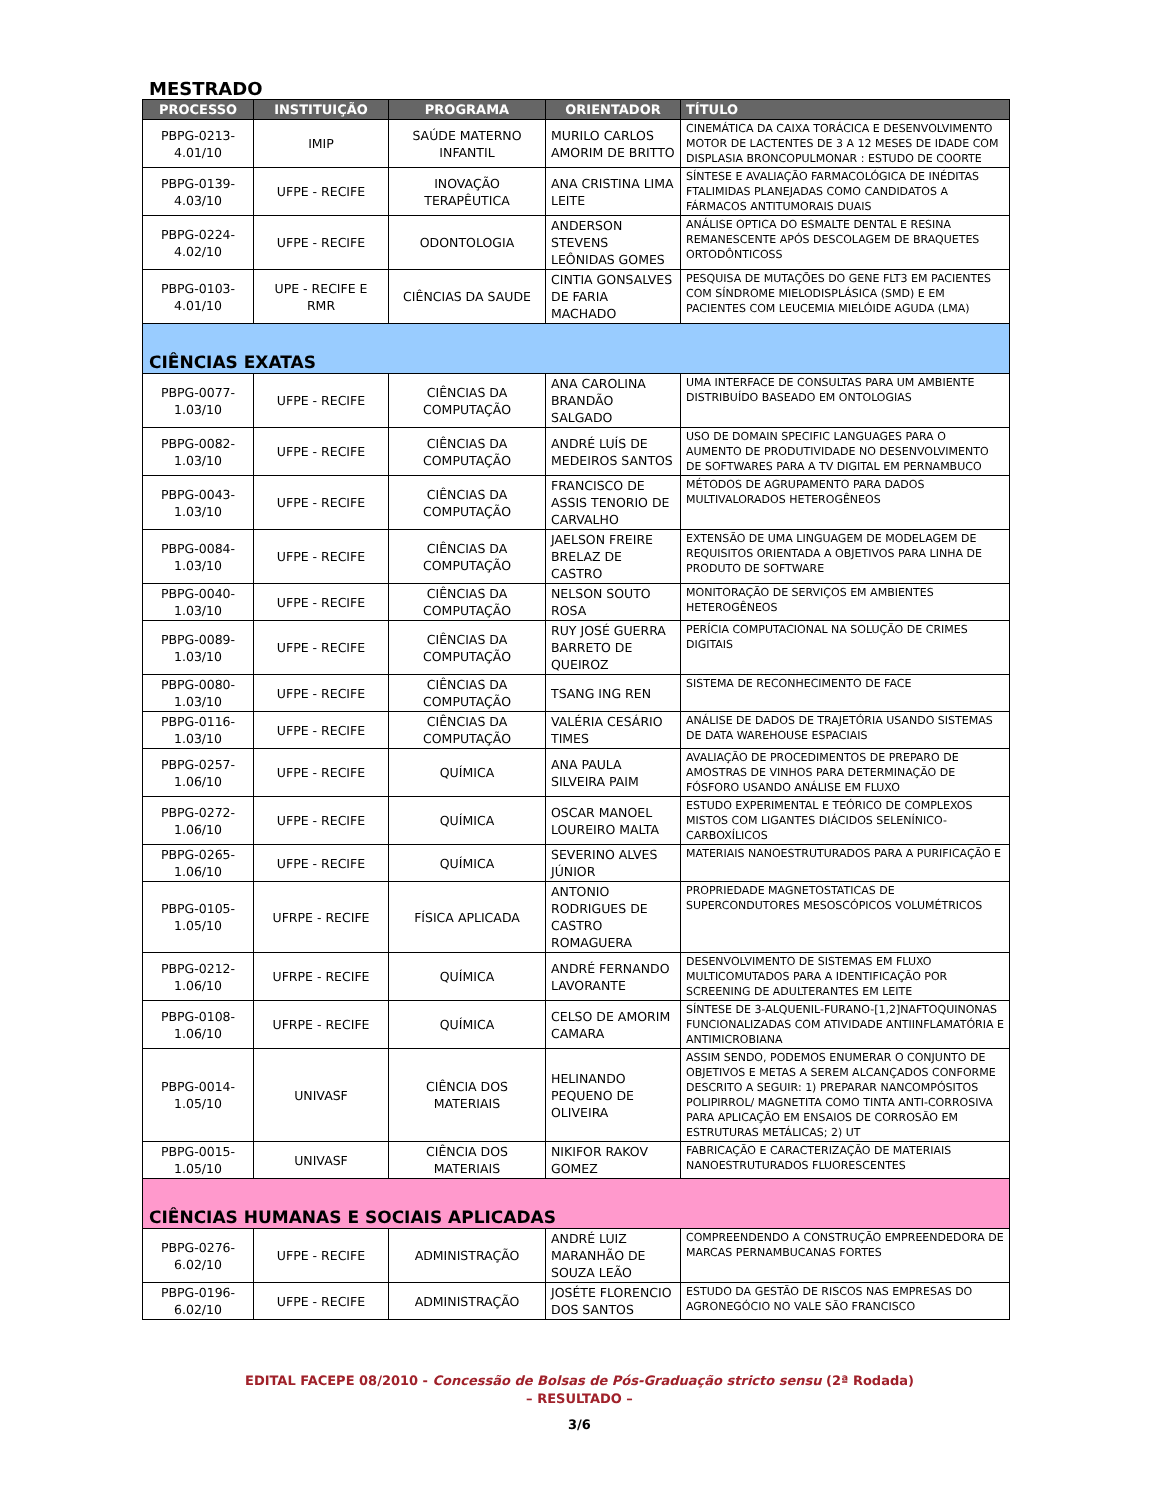MESTRADO
| PROCESSO | INSTITUIÇÃO | PROGRAMA | ORIENTADOR | TÍTULO |
| --- | --- | --- | --- | --- |
| PBPG-0213-4.01/10 | IMIP | SAÚDE MATERNO INFANTIL | MURILO CARLOS AMORIM DE BRITTO | CINEMÁTICA DA CAIXA TORÁCICA E DESENVOLVIMENTO MOTOR DE LACTENTES DE 3 A 12 MESES DE IDADE COM DISPLASIA BRONCOPULMONAR : ESTUDO DE COORTE |
| PBPG-0139-4.03/10 | UFPE - RECIFE | INOVAÇÃO TERAPÊUTICA | ANA CRISTINA LIMA LEITE | SÍNTESE E AVALIAÇÃO FARMACOLÓGICA DE INÉDITAS FTALIMIDAS PLANEJADAS COMO CANDIDATOS A FÁRMACOS ANTITUMORAIS DUAIS |
| PBPG-0224-4.02/10 | UFPE - RECIFE | ODONTOLOGIA | ANDERSON STEVENS LEÔNIDAS GOMES | ANÁLISE OPTICA DO ESMALTE DENTAL E RESINA REMANESCENTE APÓS DESCOLAGEM DE BRAQUETES ORTODÔNTICOSS |
| PBPG-0103-4.01/10 | UPE - RECIFE E RMR | CIÊNCIAS DA SAUDE | CINTIA GONSALVES DE FARIA MACHADO | PESQUISA DE MUTAÇÕES DO GENE FLT3 EM PACIENTES COM SÍNDROME MIELODISPLÁSICA (SMD) E EM PACIENTES COM LEUCEMIA MIELÓIDE AGUDA (LMA) |
| CIÊNCIAS EXATAS | | | | |
| PBPG-0077-1.03/10 | UFPE - RECIFE | CIÊNCIAS DA COMPUTAÇÃO | ANA CAROLINA BRANDÃO SALGADO | UMA INTERFACE DE CONSULTAS PARA UM AMBIENTE DISTRIBUÍDO BASEADO EM ONTOLOGIAS |
| PBPG-0082-1.03/10 | UFPE - RECIFE | CIÊNCIAS DA COMPUTAÇÃO | ANDRÉ LUÍS DE MEDEIROS SANTOS | USO DE DOMAIN SPECIFIC LANGUAGES PARA O AUMENTO DE PRODUTIVIDADE NO DESENVOLVIMENTO DE SOFTWARES PARA A TV DIGITAL EM PERNAMBUCO |
| PBPG-0043-1.03/10 | UFPE - RECIFE | CIÊNCIAS DA COMPUTAÇÃO | FRANCISCO DE ASSIS TENORIO DE CARVALHO | MÉTODOS DE AGRUPAMENTO PARA DADOS MULTIVALORADOS HETEROGÊNEOS |
| PBPG-0084-1.03/10 | UFPE - RECIFE | CIÊNCIAS DA COMPUTAÇÃO | JAELSON FREIRE BRELAZ DE CASTRO | EXTENSÃO DE UMA LINGUAGEM DE MODELAGEM DE REQUISITOS ORIENTADA A OBJETIVOS PARA LINHA DE PRODUTO DE SOFTWARE |
| PBPG-0040-1.03/10 | UFPE - RECIFE | CIÊNCIAS DA COMPUTAÇÃO | NELSON SOUTO ROSA | MONITORAÇÃO DE SERVIÇOS EM AMBIENTES HETEROGÊNEOS |
| PBPG-0089-1.03/10 | UFPE - RECIFE | CIÊNCIAS DA COMPUTAÇÃO | RUY JOSÉ GUERRA BARRETO DE QUEIROZ | PERÍCIA COMPUTACIONAL NA SOLUÇÃO DE CRIMES DIGITAIS |
| PBPG-0080-1.03/10 | UFPE - RECIFE | CIÊNCIAS DA COMPUTAÇÃO | TSANG ING REN | SISTEMA DE RECONHECIMENTO DE FACE |
| PBPG-0116-1.03/10 | UFPE - RECIFE | CIÊNCIAS DA COMPUTAÇÃO | VALÉRIA CESÁRIO TIMES | ANÁLISE DE DADOS DE TRAJETÓRIA USANDO SISTEMAS DE DATA WAREHOUSE ESPACIAIS |
| PBPG-0257-1.06/10 | UFPE - RECIFE | QUÍMICA | ANA PAULA SILVEIRA PAIM | AVALIAÇÃO DE PROCEDIMENTOS DE PREPARO DE AMOSTRAS DE VINHOS PARA DETERMINAÇÃO DE FÓSFORO USANDO ANÁLISE EM FLUXO |
| PBPG-0272-1.06/10 | UFPE - RECIFE | QUÍMICA | OSCAR MANOEL LOUREIRO MALTA | ESTUDO EXPERIMENTAL E TEÓRICO DE COMPLEXOS MISTOS COM LIGANTES DIÁCIDOS SELENÍNICO-CARBOXÍLICOS |
| PBPG-0265-1.06/10 | UFPE - RECIFE | QUÍMICA | SEVERINO ALVES JÚNIOR | MATERIAIS NANOESTRUTURADOS PARA A PURIFICAÇÃO E |
| PBPG-0105-1.05/10 | UFRPE - RECIFE | FÍSICA APLICADA | ANTONIO RODRIGUES DE CASTRO ROMAGUERA | PROPRIEDADE MAGNETOSTATICAS DE SUPERCONDUTORES MESOSCÓPICOS VOLUMÉTRICOS |
| PBPG-0212-1.06/10 | UFRPE - RECIFE | QUÍMICA | ANDRÉ FERNANDO LAVORANTE | DESENVOLVIMENTO DE SISTEMAS EM FLUXO MULTICOMUTADOS PARA A IDENTIFICAÇÃO POR SCREENING DE ADULTERANTES EM LEITE |
| PBPG-0108-1.06/10 | UFRPE - RECIFE | QUÍMICA | CELSO DE AMORIM CAMARA | SÍNTESE DE 3-ALQUENIL-FURANO-[1,2]NAFTOQUINONAS FUNCIONALIZADAS COM ATIVIDADE ANTIINFLAMATÓRIA E ANTIMICROBIANA |
| PBPG-0014-1.05/10 | UNIVASF | CIÊNCIA DOS MATERIAIS | HELINANDO PEQUENO DE OLIVEIRA | ASSIM SENDO, PODEMOS ENUMERAR O CONJUNTO DE OBJETIVOS E METAS A SEREM ALCANÇADOS CONFORME DESCRITO A SEGUIR: 1) PREPARAR NANCOMPÓSITOS POLIPIRROL/ MAGNETITA COMO TINTA ANTI-CORROSIVA PARA APLICAÇÃO EM ENSAIOS DE CORROSÃO EM ESTRUTURAS METÁLICAS; 2) UT |
| PBPG-0015-1.05/10 | UNIVASF | CIÊNCIA DOS MATERIAIS | NIKIFOR RAKOV GOMEZ | FABRICAÇÃO E CARACTERIZAÇÃO DE MATERIAIS NANOESTRUTURADOS FLUORESCENTES |
| CIÊNCIAS HUMANAS E SOCIAIS APLICADAS | | | | |
| PBPG-0276-6.02/10 | UFPE - RECIFE | ADMINISTRAÇÃO | ANDRÉ LUIZ MARANHÃO DE SOUZA LEÃO | COMPREENDENDO A CONSTRUÇÃO EMPREENDEDORA DE MARCAS PERNAMBUCANAS FORTES |
| PBPG-0196-6.02/10 | UFPE - RECIFE | ADMINISTRAÇÃO | JOSÉTE FLORENCIO DOS SANTOS | ESTUDO DA GESTÃO DE RISCOS NAS EMPRESAS DO AGRONEGÓCIO NO VALE SÃO FRANCISCO |
EDITAL FACEPE 08/2010 - Concessão de Bolsas de Pós-Graduação stricto sensu (2ª Rodada)
– RESULTADO –
3/6